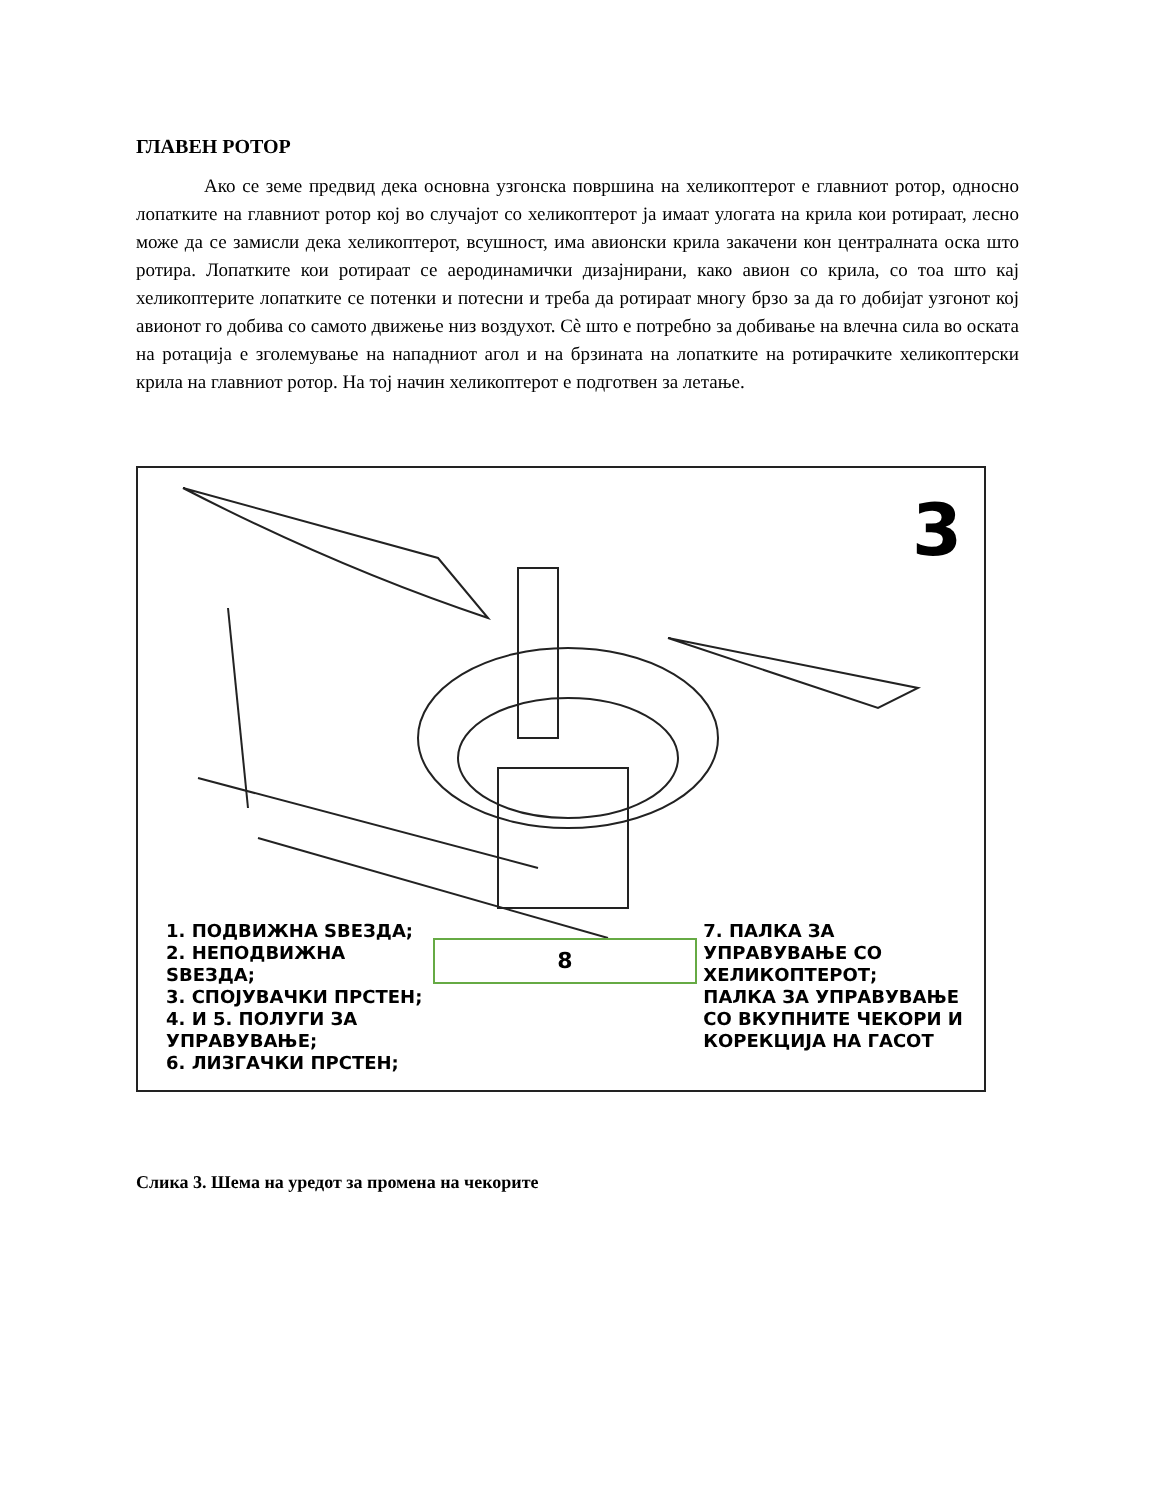ГЛАВЕН РОТОР
Ако се земе предвид дека основна узгонска површина на хеликоптерот е главниот ротор, односно лопатките на главниот ротор кој во случајот со хеликоптерот ја имаат улогата на крила кои ротираат, лесно може да се замисли дека хеликоптерот, всушност, има авионски крила закачени кон централната оска што ротира. Лопатките кои ротираат се аеродинамички дизајнирани, како авион со крила, со тоа што кај хеликоптерите лопатките се потенки и потесни и треба да ротираат многу брзо за да го добијат узгонот кој авионот го добива со самото движење низ воздухот. Сè што е потребно за добивање на влечна сила во оската на ротација е зголемување на нападниот агол и на брзината на лопатките на ротирачките хеликоптерски крила на главниот ротор. На тој начин хеликоптерот е подготвен за летање.
3
1. ПОДВИЖНА ЅВЕЗДА;
2. НЕПОДВИЖНА ЅВЕЗДА;
3. СПОЈУВАЧКИ ПРСТЕН;
4. И 5. ПОЛУГИ ЗА УПРАВУВАЊЕ;
6. ЛИЗГАЧКИ ПРСТЕН;
8
7. ПАЛКА ЗА УПРАВУВАЊЕ СО ХЕЛИКОПТЕРОТ;
ПАЛКА ЗА УПРАВУВАЊЕ СО ВКУПНИТЕ ЧЕКОРИ И КОРЕКЦИЈА НА ГАСОТ
Слика 3. Шема на уредот за промена на чекорите